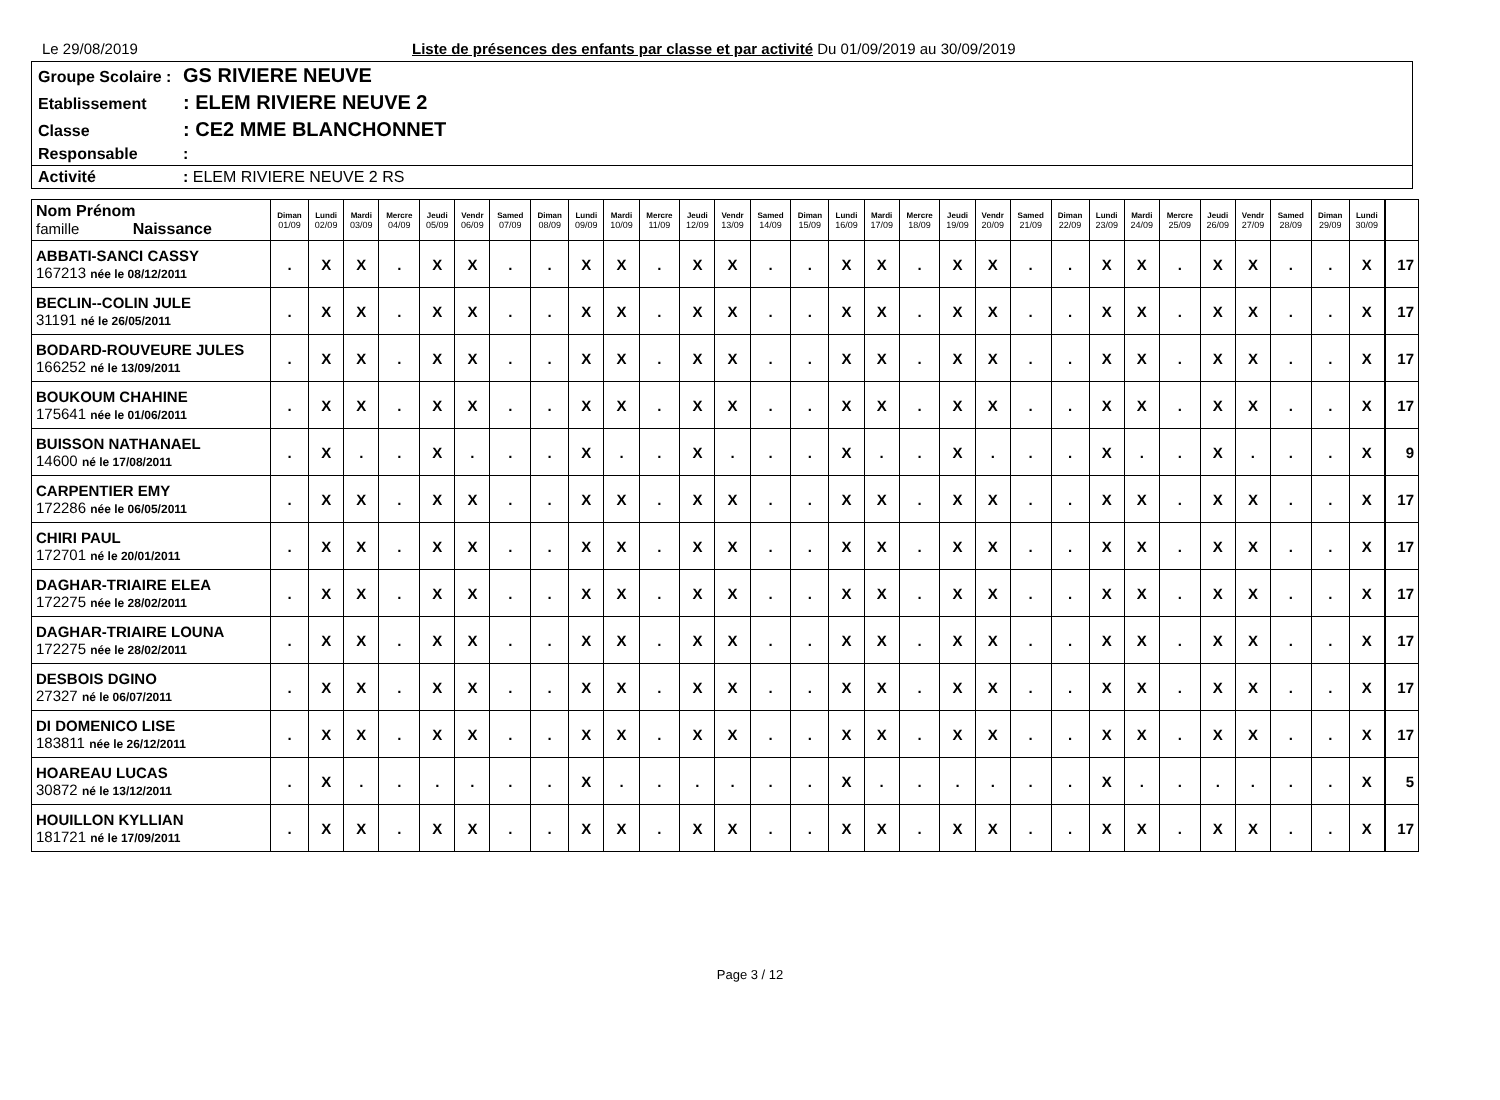Le 29/08/2019 Liste de présences des enfants par classe et par activité Du 01/09/2019 au 30/09/2019
Groupe Scolaire : GS RIVIERE NEUVE
Etablissement: ELEM RIVIERE NEUVE 2
Classe: CE2 MME BLANCHONNET
Responsable:
Activité: ELEM RIVIERE NEUVE 2 RS
| Nom Prénom famille Naissance | Diman 01/09 | Lundi 02/09 | Mardi 03/09 | Mercre 04/09 | Jeudi 05/09 | Vendr 06/09 | Samed 07/09 | Diman 08/09 | Lundi 09/09 | Mardi 10/09 | Mercre 11/09 | Jeudi 12/09 | Vendr 13/09 | Samed 14/09 | Diman 15/09 | Lundi 16/09 | Mardi 17/09 | Mercre 18/09 | Jeudi 19/09 | Vendr 20/09 | Samed 21/09 | Diman 22/09 | Lundi 23/09 | Mardi 24/09 | Mercre 25/09 | Jeudi 26/09 | Vendr 27/09 | Samed 28/09 | Diman 29/09 | Lundi 30/09 | | |
| --- | --- | --- | --- | --- | --- | --- | --- | --- | --- | --- | --- | --- | --- | --- | --- | --- | --- | --- | --- | --- | --- | --- | --- | --- | --- | --- | --- | --- | --- | --- | --- | --- |
| ABBATI-SANCI CASSY 167213 née le 08/12/2011 | . | X | X | . | X | X | . | . | X | X | . | X | X | . | . | X | X | . | X | X | . | . | X | X | . | X | X | . | . | X | | 17 |
| BECLIN--COLIN JULE 31191 né le 26/05/2011 | . | X | X | . | X | X | . | . | X | X | . | X | X | . | . | X | X | . | X | X | . | . | X | X | . | X | X | . | . | X | | 17 |
| BODARD-ROUVEURE JULES 166252 né le 13/09/2011 | . | X | X | . | X | X | . | . | X | X | . | X | X | . | . | X | X | . | X | X | . | . | X | X | . | X | X | . | . | X | | 17 |
| BOUKOUM CHAHINE 175641 née le 01/06/2011 | . | X | X | . | X | X | . | . | X | X | . | X | X | . | . | X | X | . | X | X | . | . | X | X | . | X | X | . | . | X | | 17 |
| BUISSON NATHANAEL 14600 né le 17/08/2011 | . | X | . | . | X | . | . | . | X | . | . | X | . | . | . | X | . | . | X | . | . | . | X | . | . | X | . | . | . | X | | 9 |
| CARPENTIER EMY 172286 née le 06/05/2011 | . | X | X | . | X | X | . | . | X | X | . | X | X | . | . | X | X | . | X | X | . | . | X | X | . | X | X | . | . | X | | 17 |
| CHIRI PAUL 172701 né le 20/01/2011 | . | X | X | . | X | X | . | . | X | X | . | X | X | . | . | X | X | . | X | X | . | . | X | X | . | X | X | . | . | X | | 17 |
| DAGHAR-TRIAIRE ELEA 172275 née le 28/02/2011 | . | X | X | . | X | X | . | . | X | X | . | X | X | . | . | X | X | . | X | X | . | . | X | X | . | X | X | . | . | X | | 17 |
| DAGHAR-TRIAIRE LOUNA 172275 née le 28/02/2011 | . | X | X | . | X | X | . | . | X | X | . | X | X | . | . | X | X | . | X | X | . | . | X | X | . | X | X | . | . | X | | 17 |
| DESBOIS DGINO 27327 né le 06/07/2011 | . | X | X | . | X | X | . | . | X | X | . | X | X | . | . | X | X | . | X | X | . | . | X | X | . | X | X | . | . | X | | 17 |
| DI DOMENICO LISE 183811 née le 26/12/2011 | . | X | X | . | X | X | . | . | X | X | . | X | X | . | . | X | X | . | X | X | . | . | X | X | . | X | X | . | . | X | | 17 |
| HOAREAU LUCAS 30872 né le 13/12/2011 | . | X | . | . | . | . | . | . | X | . | . | . | . | . | . | X | . | . | . | . | . | . | X | . | . | . | . | . | . | X | | 5 |
| HOUILLON KYLLIAN 181721 né le 17/09/2011 | . | X | X | . | X | X | . | . | X | X | . | X | X | . | . | X | X | . | X | X | . | . | X | X | . | X | X | . | . | X | | 17 |
Page 3 / 12